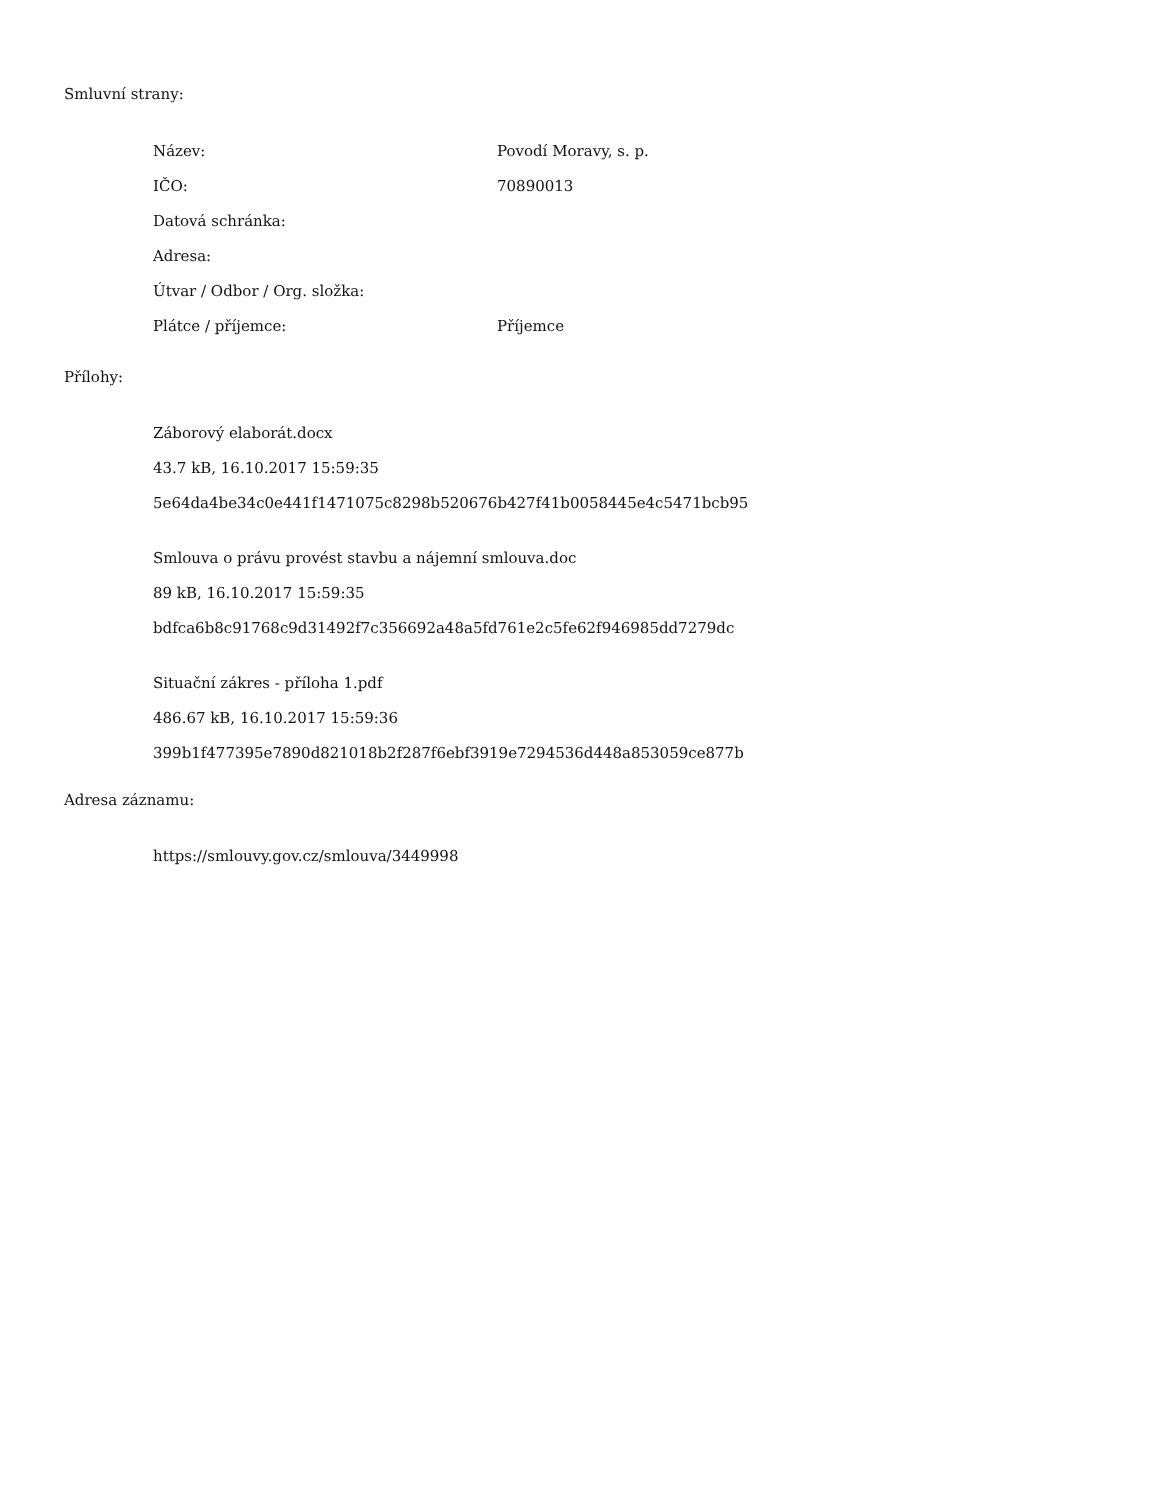Smluvní strany:
| Název: | Povodí Moravy, s. p. |
| IČO: | 70890013 |
| Datová schránka: | |
| Adresa: | |
| Útvar / Odbor / Org. složka: | |
| Plátce / příjemce: | Příjemce |
Přílohy:
Záborový elaborát.docx
43.7 kB, 16.10.2017 15:59:35
5e64da4be34c0e441f1471075c8298b520676b427f41b0058445e4c5471bcb95
Smlouva o právu provést stavbu a nájemní smlouva.doc
89 kB, 16.10.2017 15:59:35
bdfca6b8c91768c9d31492f7c356692a48a5fd761e2c5fe62f946985dd7279dc
Situační zákres - příloha 1.pdf
486.67 kB, 16.10.2017 15:59:36
399b1f477395e7890d821018b2f287f6ebf3919e7294536d448a853059ce877b
Adresa záznamu:
https://smlouvy.gov.cz/smlouva/3449998